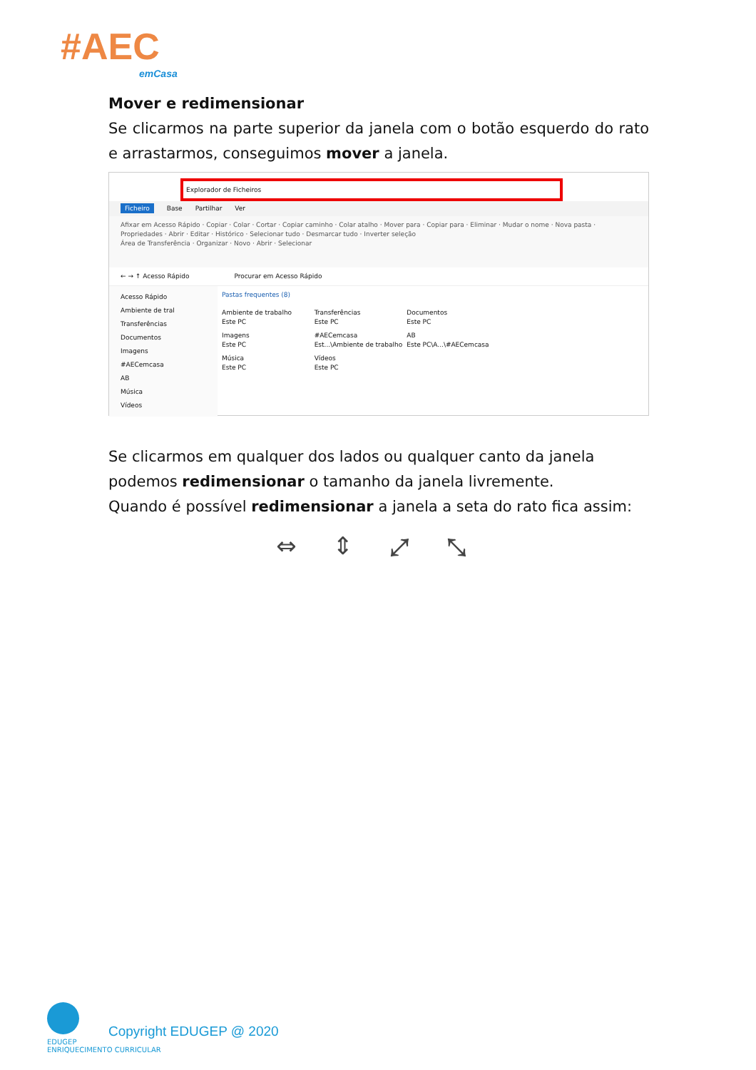#AEC
emCasa
Mover e redimensionar
Se clicarmos na parte superior da janela com o botão esquerdo do rato e arrastarmos, conseguimos mover a janela.
Explorador de Ficheiros
Ficheiro Base Partilhar Ver
Afixar em Acesso Rápido · Copiar · Colar · Cortar · Copiar caminho · Colar atalho · Mover para · Copiar para · Eliminar · Mudar o nome · Nova pasta · Propriedades · Abrir · Editar · Histórico · Selecionar tudo · Desmarcar tudo · Inverter seleção
Área de Transferência · Organizar · Novo · Abrir · Selecionar
← → ↑ Acesso Rápido Procurar em Acesso Rápido
Acesso Rápido
Ambiente de tral
Transferências
Documentos
Imagens
#AECemcasa
AB
Música
Vídeos
Pastas frequentes (8)
Ambiente de trabalho
Este PC
Transferências
Este PC
Documentos
Este PC
Imagens
Este PC
#AECemcasa
Est...\Ambiente de trabalho
AB
Este PC\A...\#AECemcasa
Música
Este PC
Vídeos
Este PC
Se clicarmos em qualquer dos lados ou qualquer canto da janela podemos redimensionar o tamanho da janela livremente.
Quando é possível redimensionar a janela a seta do rato fica assim:
⇔ ⇕ ⤢ ⤡
EDUGEP
ENRIQUECIMENTO CURRICULAR
Copyright EDUGEP @ 2020